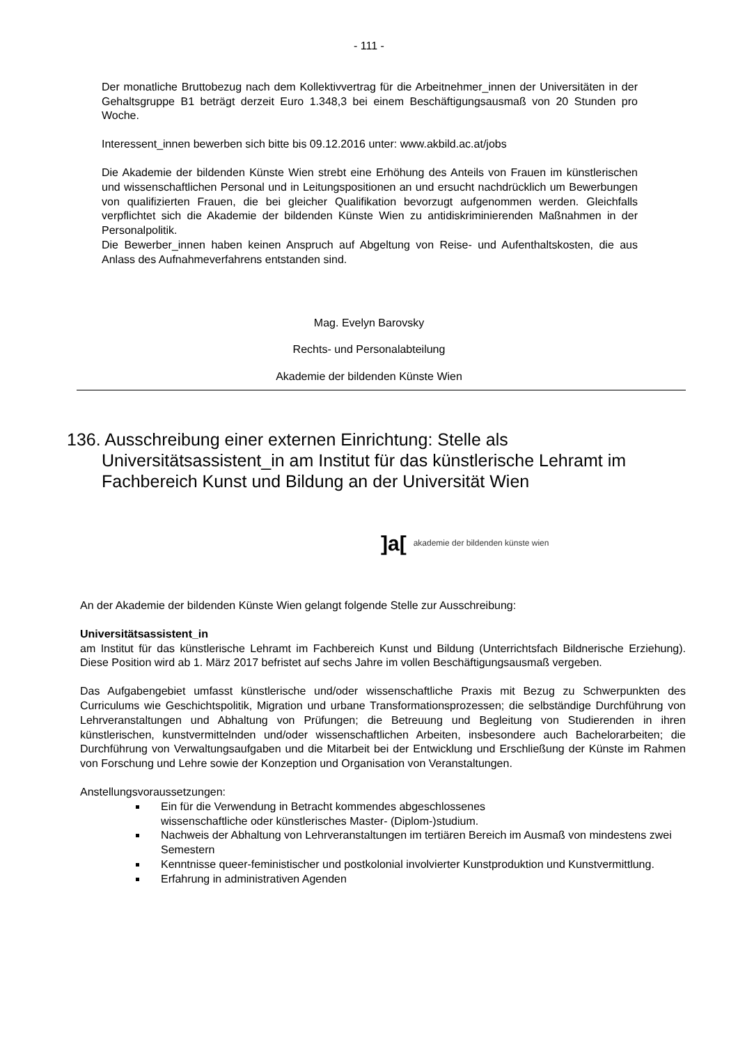- 111 -
Der monatliche Bruttobezug nach dem Kollektivvertrag für die Arbeitnehmer_innen der Universitäten in der Gehaltsgruppe B1 beträgt derzeit Euro 1.348,3 bei einem Beschäftigungsausmaß von 20 Stunden pro Woche.
Interessent_innen bewerben sich bitte bis 09.12.2016 unter: www.akbild.ac.at/jobs
Die Akademie der bildenden Künste Wien strebt eine Erhöhung des Anteils von Frauen im künstlerischen und wissenschaftlichen Personal und in Leitungspositionen an und ersucht nachdrücklich um Bewerbungen von qualifizierten Frauen, die bei gleicher Qualifikation bevorzugt aufgenommen werden. Gleichfalls verpflichtet sich die Akademie der bildenden Künste Wien zu antidiskriminierenden Maßnahmen in der Personalpolitik.
Die Bewerber_innen haben keinen Anspruch auf Abgeltung von Reise- und Aufenthaltskosten, die aus Anlass des Aufnahmeverfahrens entstanden sind.
Mag. Evelyn Barovsky
Rechts- und Personalabteilung
Akademie der bildenden Künste Wien
136. Ausschreibung einer externen Einrichtung: Stelle als Universitätsassistent_in am Institut für das künstlerische Lehramt im Fachbereich Kunst und Bildung an der Universität Wien
]a[akademie der bildenden künste wien
An der Akademie der bildenden Künste Wien gelangt folgende Stelle zur Ausschreibung:
Universitätsassistent_in
am Institut für das künstlerische Lehramt im Fachbereich Kunst und Bildung (Unterrichtsfach Bildnerische Erziehung). Diese Position wird ab 1. März 2017 befristet auf sechs Jahre im vollen Beschäftigungsausmaß vergeben.
Das Aufgabengebiet umfasst künstlerische und/oder wissenschaftliche Praxis mit Bezug zu Schwerpunkten des Curriculums wie Geschichtspolitik, Migration und urbane Transformationsprozessen; die selbständige Durchführung von Lehrveranstaltungen und Abhaltung von Prüfungen; die Betreuung und Begleitung von Studierenden in ihren künstlerischen, kunstvermittelnden und/oder wissenschaftlichen Arbeiten, insbesondere auch Bachelorarbeiten; die Durchführung von Verwaltungsaufgaben und die Mitarbeit bei der Entwicklung und Erschließung der Künste im Rahmen von Forschung und Lehre sowie der Konzeption und Organisation von Veranstaltungen.
Anstellungsvoraussetzungen:
Ein für die Verwendung in Betracht kommendes abgeschlossenes
wissenschaftliche oder künstlerisches Master- (Diplom-)studium.
Nachweis der Abhaltung von Lehrveranstaltungen im tertiären Bereich im Ausmaß von mindestens zwei Semestern
Kenntnisse queer-feministischer und postkolonial involvierter Kunstproduktion und Kunstvermittlung.
Erfahrung in administrativen Agenden